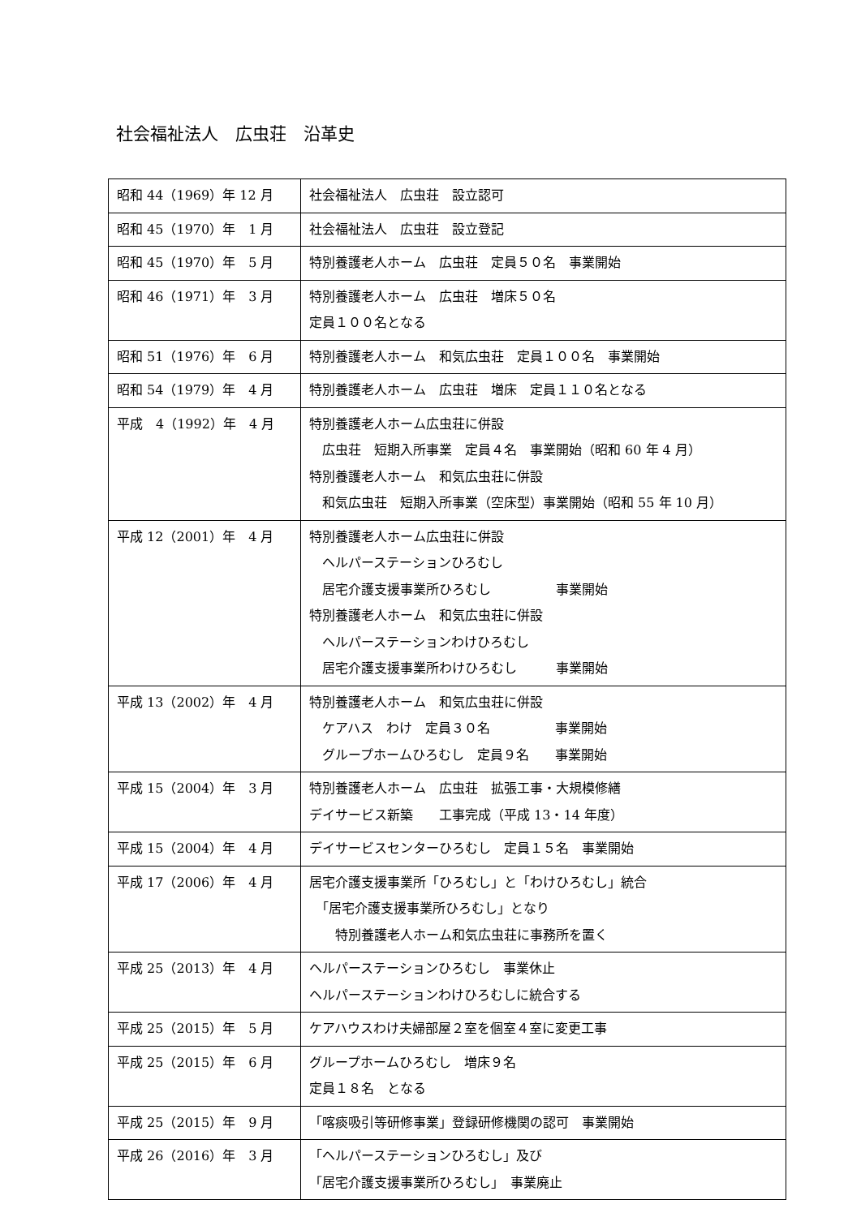社会福祉法人　広虫荘　沿革史
| 昭和 44（1969）年 12 月 | 社会福祉法人 広虫荘 設立認可 |
| 昭和 45（1970）年 1 月 | 社会福祉法人 広虫荘 設立登記 |
| 昭和 45（1970）年 5 月 | 特別養護老人ホーム 広虫荘 定員５０名 事業開始 |
| 昭和 46（1971）年 3 月 | 特別養護老人ホーム 広虫荘 増床５０名 定員１００名となる |
| 昭和 51（1976）年 6 月 | 特別養護老人ホーム 和気広虫荘 定員１００名 事業開始 |
| 昭和 54（1979）年 4 月 | 特別養護老人ホーム 広虫荘 増床 定員１１０名となる |
| 平成 4（1992）年 4 月 | 特別養護老人ホーム広虫荘に併設 広虫荘 短期入所事業 定員４名 事業開始（昭和 60 年 4 月） 特別養護老人ホーム 和気広虫荘に併設 和気広虫荘 短期入所事業（空床型）事業開始（昭和 55 年 10 月） |
| 平成 12（2001）年 4 月 | 特別養護老人ホーム広虫荘に併設 ヘルパーステーションひろむし 居宅介護支援事業所ひろむし 事業開始 特別養護老人ホーム 和気広虫荘に併設 ヘルパーステーションわけひろむし 居宅介護支援事業所わけひろむし 事業開始 |
| 平成 13（2002）年 4 月 | 特別養護老人ホーム 和気広虫荘に併設 ケアハス わけ 定員３０名 事業開始 グループホームひろむし 定員９名 事業開始 |
| 平成 15（2004）年 3 月 | 特別養護老人ホーム 広虫荘 拡張工事・大規模修繕 デイサービス新築 工事完成（平成 13・14 年度） |
| 平成 15（2004）年 4 月 | デイサービスセンターひろむし 定員１５名 事業開始 |
| 平成 17（2006）年 4 月 | 居宅介護支援事業所「ひろむし」と「わけひろむし」統合 「居宅介護支援事業所ひろむし」となり 特別養護老人ホーム和気広虫荘に事務所を置く |
| 平成 25（2013）年 4 月 | ヘルパーステーションひろむし 事業休止 ヘルパーステーションわけひろむしに統合する |
| 平成 25（2015）年 5 月 | ケアハウスわけ夫婦部屋２室を個室４室に変更工事 |
| 平成 25（2015）年 6 月 | グループホームひろむし 増床９名 定員１８名 となる |
| 平成 25（2015）年 9 月 | 「喀痰吸引等研修事業」登録研修機関の認可 事業開始 |
| 平成 26（2016）年 3 月 | 「ヘルパーステーションひろむし」及び 「居宅介護支援事業所ひろむし」 事業廃止 |